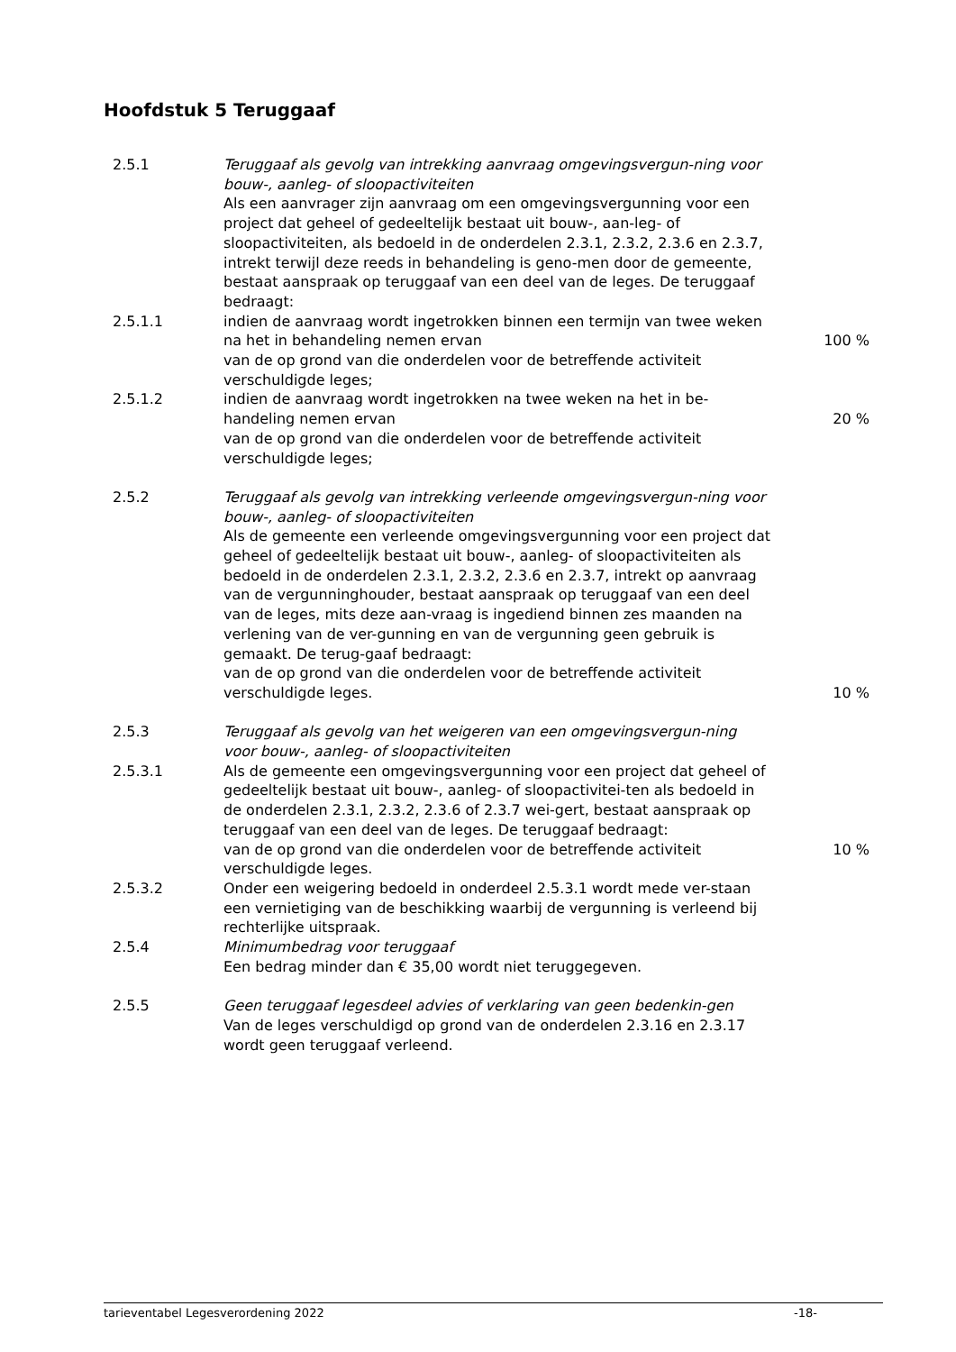Hoofdstuk 5 Teruggaaf
2.5.1 Teruggaaf als gevolg van intrekking aanvraag omgevingsvergun-ning voor bouw-, aanleg- of sloopactiviteiten
Als een aanvrager zijn aanvraag om een omgevingsvergunning voor een project dat geheel of gedeeltelijk bestaat uit bouw-, aan-leg- of sloopactiviteiten, als bedoeld in de onderdelen 2.3.1, 2.3.2, 2.3.6 en 2.3.7, intrekt terwijl deze reeds in behandeling is geno-men door de gemeente, bestaat aanspraak op teruggaaf van een deel van de leges. De teruggaaf bedraagt:
2.5.1.1 indien de aanvraag wordt ingetrokken binnen een termijn van twee weken na het in behandeling nemen ervan
van de op grond van die onderdelen voor de betreffende activiteit verschuldigde leges;
100 %
2.5.1.2 indien de aanvraag wordt ingetrokken na twee weken na het in be-handeling nemen ervan
van de op grond van die onderdelen voor de betreffende activiteit verschuldigde leges;
20 %
2.5.2 Teruggaaf als gevolg van intrekking verleende omgevingsvergun-ning voor bouw-, aanleg- of sloopactiviteiten
Als de gemeente een verleende omgevingsvergunning voor een project dat geheel of gedeeltelijk bestaat uit bouw-, aanleg- of sloopactiviteiten als bedoeld in de onderdelen 2.3.1, 2.3.2, 2.3.6 en 2.3.7, intrekt op aanvraag van de vergunninghouder, bestaat aanspraak op teruggaaf van een deel van de leges, mits deze aan-vraag is ingediend binnen zes maanden na verlening van de ver-gunning en van de vergunning geen gebruik is gemaakt. De terug-gaaf bedraagt:
van de op grond van die onderdelen voor de betreffende activiteit verschuldigde leges.
10 %
2.5.3 Teruggaaf als gevolg van het weigeren van een omgevingsvergun-ning voor bouw-, aanleg- of sloopactiviteiten
2.5.3.1 Als de gemeente een omgevingsvergunning voor een project dat geheel of gedeeltelijk bestaat uit bouw-, aanleg- of sloopactivitei-ten als bedoeld in de onderdelen 2.3.1, 2.3.2, 2.3.6 of 2.3.7 wei-gert, bestaat aanspraak op teruggaaf van een deel van de leges. De teruggaaf bedraagt:
van de op grond van die onderdelen voor de betreffende activiteit verschuldigde leges.
10 %
2.5.3.2 Onder een weigering bedoeld in onderdeel 2.5.3.1 wordt mede ver-staan een vernietiging van de beschikking waarbij de vergunning is verleend bij rechterlijke uitspraak.
2.5.4 Minimumbedrag voor teruggaaf
Een bedrag minder dan € 35,00 wordt niet teruggegeven.
2.5.5 Geen teruggaaf legesdeel advies of verklaring van geen bedenkin-gen
Van de leges verschuldigd op grond van de onderdelen 2.3.16 en 2.3.17 wordt geen teruggaaf verleend.
tarieventabel Legesverordening 2022 -18-